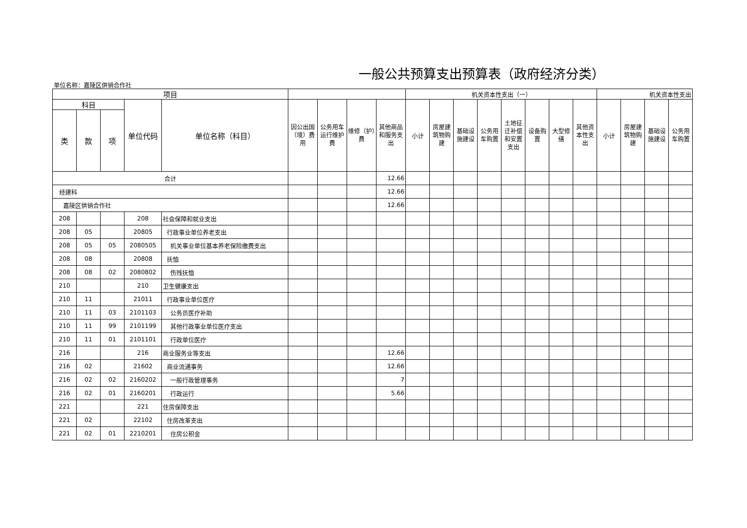一般公共预算支出预算表（政府经济分类）
单位名称：嘉陵区供销合作社
| 项目 | | | | | | | | | 机关资本性支出（一） | | | | | | | | 机关资本性支出 | | | |
| --- | --- | --- | --- | --- | --- | --- | --- | --- | --- | --- | --- | --- | --- | --- | --- | --- | --- | --- | --- | --- |
| 科目 | | | 单位代码 | 单位名称（科目） | 因公出国（境）费用 | 公务用车运行维护费 | 维修（护）费 | 其他商品和服务支出 | 小计 | 房屋建筑物购建 | 基础设施建设 | 公务用车购置 | 土地征迁补偿和安置支出 | 设备购置 | 大型修缮 | 其他资本性支出 | 小计 | 房屋建筑物购建 | 基础设施建设 | 公务用车购置 |
| 类 | 款 | 项 | | | | | | | | | | | | | | | | | | |
| 合计 | | | | | | | | 12.66 | | | | | | | | | | | | |
| 经建科 | | | | | | | | 12.66 | | | | | | | | | | | | |
| 嘉陵区供销合作社 | | | | | | | | 12.66 | | | | | | | | | | | | |
| 208 | | | 208 | 社会保障和就业支出 | | | | | | | | | | | | | | | | |
| 208 | 05 | | 20805 | 行政事业单位养老支出 | | | | | | | | | | | | | | | | |
| 208 | 05 | 05 | 2080505 | 机关事业单位基本养老保险缴费支出 | | | | | | | | | | | | | | | | |
| 208 | 08 | | 20808 | 抚恤 | | | | | | | | | | | | | | | | |
| 208 | 08 | 02 | 2080802 | 伤残抚恤 | | | | | | | | | | | | | | | | |
| 210 | | | 210 | 卫生健康支出 | | | | | | | | | | | | | | | | |
| 210 | 11 | | 21011 | 行政事业单位医疗 | | | | | | | | | | | | | | | | |
| 210 | 11 | 03 | 2101103 | 公务员医疗补助 | | | | | | | | | | | | | | | | |
| 210 | 11 | 99 | 2101199 | 其他行政事业单位医疗支出 | | | | | | | | | | | | | | | | |
| 210 | 11 | 01 | 2101101 | 行政单位医疗 | | | | | | | | | | | | | | | | |
| 216 | | | 216 | 商业服务业等支出 | | | | 12.66 | | | | | | | | | | | | |
| 216 | 02 | | 21602 | 商业流通事务 | | | | 12.66 | | | | | | | | | | | | |
| 216 | 02 | 02 | 2160202 | 一般行政管理事务 | | | | 7 | | | | | | | | | | | | |
| 216 | 02 | 01 | 2160201 | 行政运行 | | | | 5.66 | | | | | | | | | | | | |
| 221 | | | 221 | 住房保障支出 | | | | | | | | | | | | | | | | |
| 221 | 02 | | 22102 | 住房改革支出 | | | | | | | | | | | | | | | | |
| 221 | 02 | 01 | 2210201 | 住房公积金 | | | | | | | | | | | | | | | | |